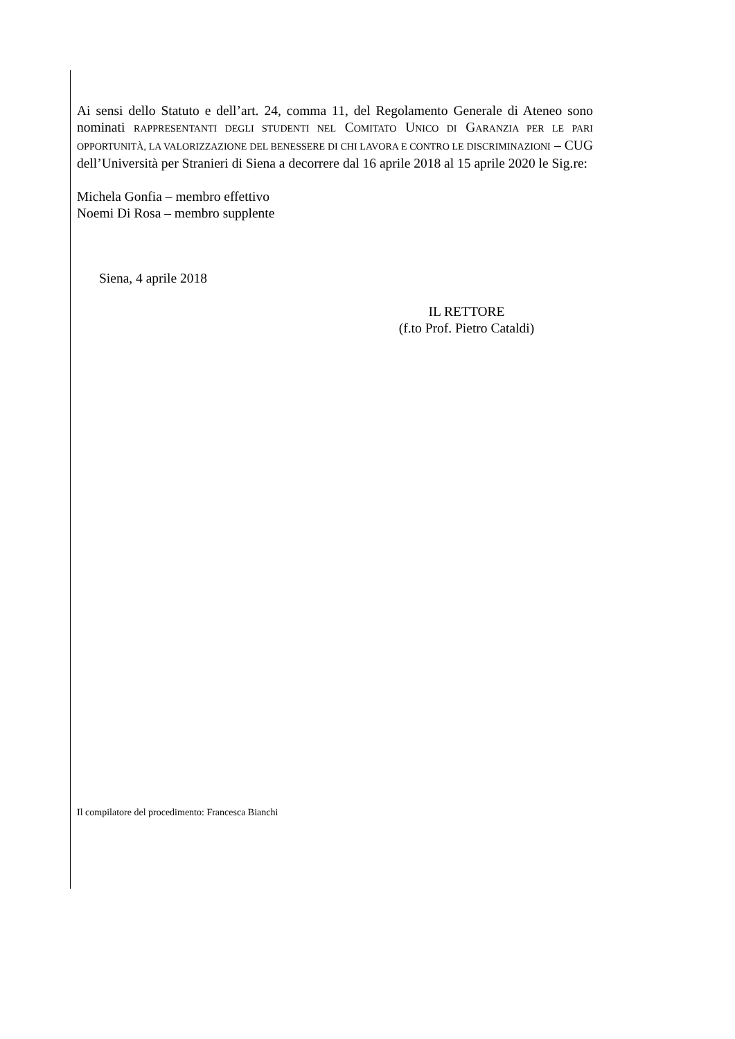Ai sensi dello Statuto e dell’art. 24, comma 11, del Regolamento Generale di Ateneo sono nominati RAPPRESENTANTI DEGLI STUDENTI NEL COMITATO UNICO DI GARANZIA PER LE PARI OPPORTUNITÀ, LA VALORIZZAZIONE DEL BENESSERE DI CHI LAVORA E CONTRO LE DISCRIMINAZIONI – CUG dell’Università per Stranieri di Siena a decorrere dal 16 aprile 2018 al 15 aprile 2020 le Sig.re:
Michela Gonfia – membro effettivo
Noemi Di Rosa – membro supplente
Siena, 4 aprile 2018
IL RETTORE
(f.to Prof. Pietro Cataldi)
Il compilatore del procedimento: Francesca Bianchi